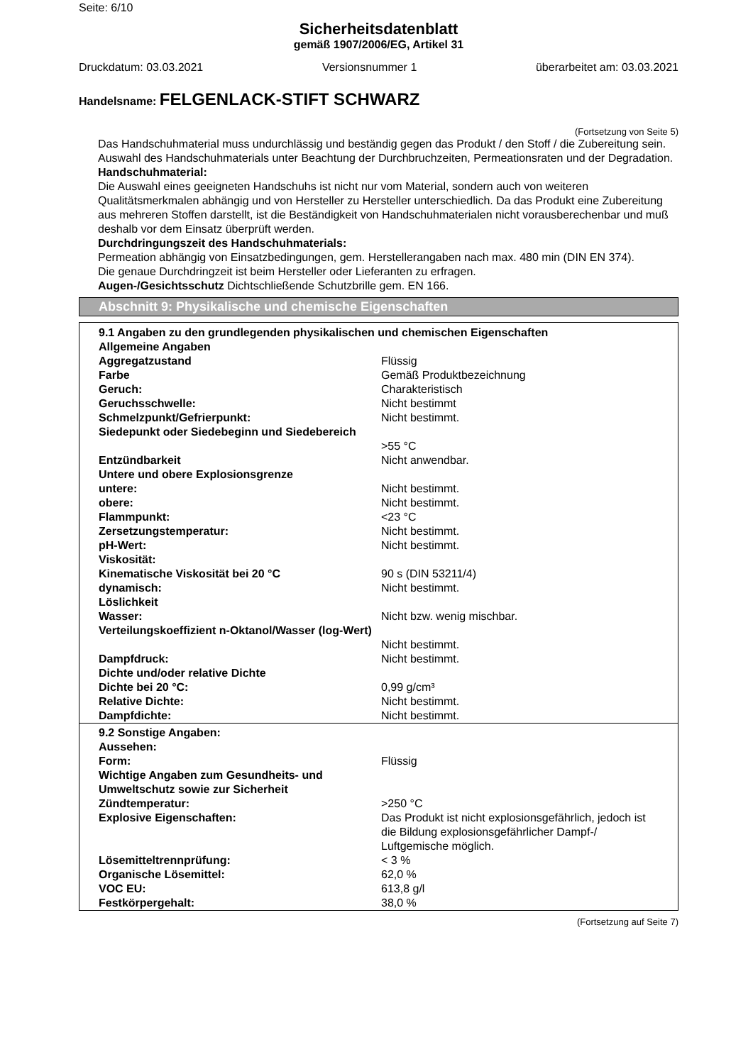Seite: 6/10
Sicherheitsdatenblatt
gemäß 1907/2006/EG, Artikel 31
Druckdatum: 03.03.2021 Versionsnummer 1 überarbeitet am: 03.03.2021
Handelsname: FELGENLACK-STIFT SCHWARZ
(Fortsetzung von Seite 5)
Das Handschuhmaterial muss undurchlässig und beständig gegen das Produkt / den Stoff / die Zubereitung sein.
Auswahl des Handschuhmaterials unter Beachtung der Durchbruchzeiten, Permeationsraten und der Degradation.
Handschuhmaterial:
Die Auswahl eines geeigneten Handschuhs ist nicht nur vom Material, sondern auch von weiteren Qualitätsmerkmalen abhängig und von Hersteller zu Hersteller unterschiedlich. Da das Produkt eine Zubereitung aus mehreren Stoffen darstellt, ist die Beständigkeit von Handschuhmaterialen nicht vorausberechenbar und muß deshalb vor dem Einsatz überprüft werden.
Durchdringungszeit des Handschuhmaterials:
Permeation abhängig von Einsatzbedingungen, gem. Herstellerangaben nach max. 480 min (DIN EN 374).
Die genaue Durchdringzeit ist beim Hersteller oder Lieferanten zu erfragen.
Augen-/Gesichtsschutz Dichtschließende Schutzbrille gem. EN 166.
Abschnitt 9: Physikalische und chemische Eigenschaften
| 9.1 Angaben zu den grundlegenden physikalischen und chemischen Eigenschaften | |
| Allgemeine Angaben | |
| Aggregatzustand | Flüssig |
| Farbe | Gemäß Produktbezeichnung |
| Geruch: | Charakteristisch |
| Geruchsschwelle: | Nicht bestimmt |
| Schmelzpunkt/Gefrierpunkt: | Nicht bestimmt. |
| Siedepunkt oder Siedebeginn und Siedebereich | >55 °C |
| Entzündbarkeit | Nicht anwendbar. |
| Untere und obere Explosionsgrenze | |
| untere: | Nicht bestimmt. |
| obere: | Nicht bestimmt. |
| Flammpunkt: | <23 °C |
| Zersetzungstemperatur: | Nicht bestimmt. |
| pH-Wert: | Nicht bestimmt. |
| Viskosität: | |
| Kinematische Viskosität bei 20 °C | 90 s (DIN 53211/4) |
| dynamisch: | Nicht bestimmt. |
| Löslichkeit | |
| Wasser: | Nicht bzw. wenig mischbar. |
| Verteilungskoeffizient n-Oktanol/Wasser (log-Wert) | Nicht bestimmt. |
| Dampfdruck: | Nicht bestimmt. |
| Dichte und/oder relative Dichte | |
| Dichte bei 20 °C: | 0,99 g/cm³ |
| Relative Dichte: | Nicht bestimmt. |
| Dampfdichte: | Nicht bestimmt. |
| 9.2 Sonstige Angaben: | |
| Aussehen: | |
| Form: | Flüssig |
| Wichtige Angaben zum Gesundheits- und Umweltschutz sowie zur Sicherheit | |
| Zündtemperatur: | >250 °C |
| Explosive Eigenschaften: | Das Produkt ist nicht explosionsgefährlich, jedoch ist die Bildung explosionsgefährlicher Dampf-/ Luftgemische möglich. |
| Lösemitteltrennprüfung: | < 3 % |
| Organische Lösemittel: | 62,0 % |
| VOC EU: | 613,8 g/l |
| Festkörpergehalt: | 38,0 % |
(Fortsetzung auf Seite 7)